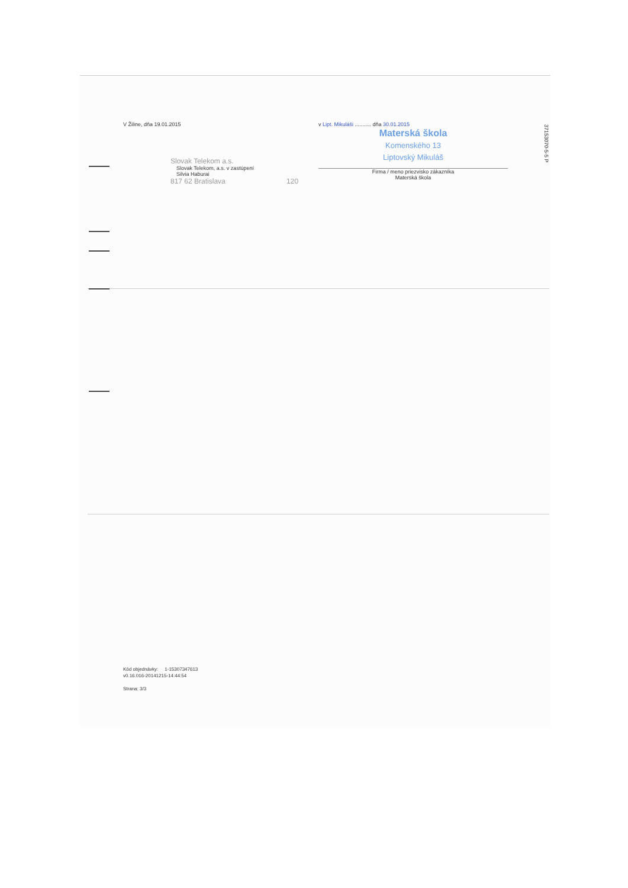V Žiline, dňa 19.01.2015
Slovak Telekom a.s.
Slovak Telekom, a.s. v zastúpení
Silvia Haburai
817 62 Bratislava 120
v Lipt. Mikuláši ........... dňa 30.01.2015
Materská škola
Komenského 13
Liptovský Mikuláš
Firma / meno priezvisko zákazníka
Materská škola
37153070-5-5 P
Kód objednávky: 1-15307347613
v0.16.016-20141215-14:44:54
Strana: 3/3